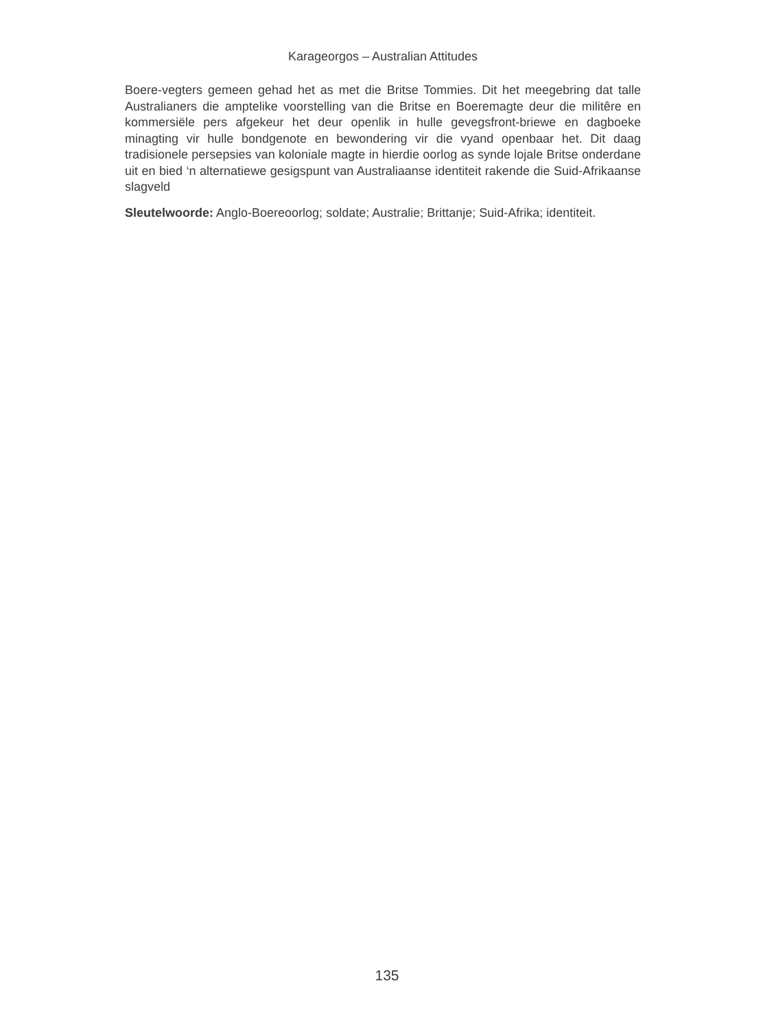Karageorgos – Australian Attitudes
Boere-vegters gemeen gehad het as met die Britse Tommies. Dit het meegebring dat talle Australianers die amptelike voorstelling van die Britse en Boeremagte deur die militêre en kommersiële pers afgekeur het deur openlik in hulle gevegsfront-briewe en dagboeke minagting vir hulle bondgenote en bewondering vir die vyand openbaar het. Dit daag tradisionele persepsies van koloniale magte in hierdie oorlog as synde lojale Britse onderdane uit en bied ‘n alternatiewe gesigspunt van Australiaanse identiteit rakende die Suid-Afrikaanse slagveld
Sleutelwoorde: Anglo-Boereoorlog; soldate; Australie; Brittanje; Suid-Afrika; identiteit.
135